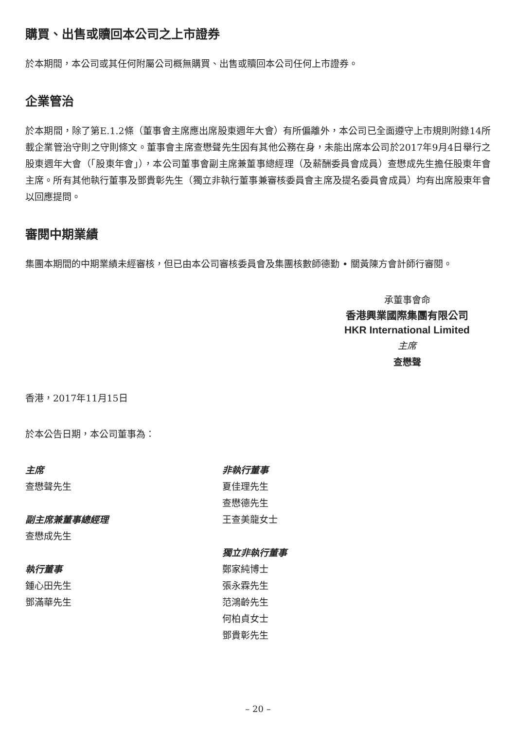購買、出售或贖回本公司之上市證券
於本期間，本公司或其任何附屬公司概無購買、出售或贖回本公司任何上市證券。
企業管治
於本期間，除了第E.1.2條（董事會主席應出席股東週年大會）有所偏離外，本公司已全面遵守上市規則附錄14所載企業管治守則之守則條文。董事會主席查懋聲先生因有其他公務在身，未能出席本公司於2017年9月4日舉行之股東週年大會（「股東年會」），本公司董事會副主席兼董事總經理（及薪酬委員會成員）查懋成先生擔任股東年會主席。所有其他執行董事及鄧貴彰先生（獨立非執行董事兼審核委員會主席及提名委員會成員）均有出席股東年會以回應提問。
審閱中期業績
集團本期間的中期業績未經審核，但已由本公司審核委員會及集團核數師德勤 • 關黃陳方會計師行審閱。
承董事會命
香港興業國際集團有限公司
HKR International Limited
主席
查懋聲
香港，2017年11月15日
於本公告日期，本公司董事為：
主席
查懋聲先生
副主席兼董事總經理
查懋成先生
執行董事
鍾心田先生
鄧滿華先生
非執行董事
夏佳理先生
查懋德先生
王查美龍女士
獨立非執行董事
鄭家純博士
張永霖先生
范鴻齡先生
何柏貞女士
鄧貴彰先生
– 20 –